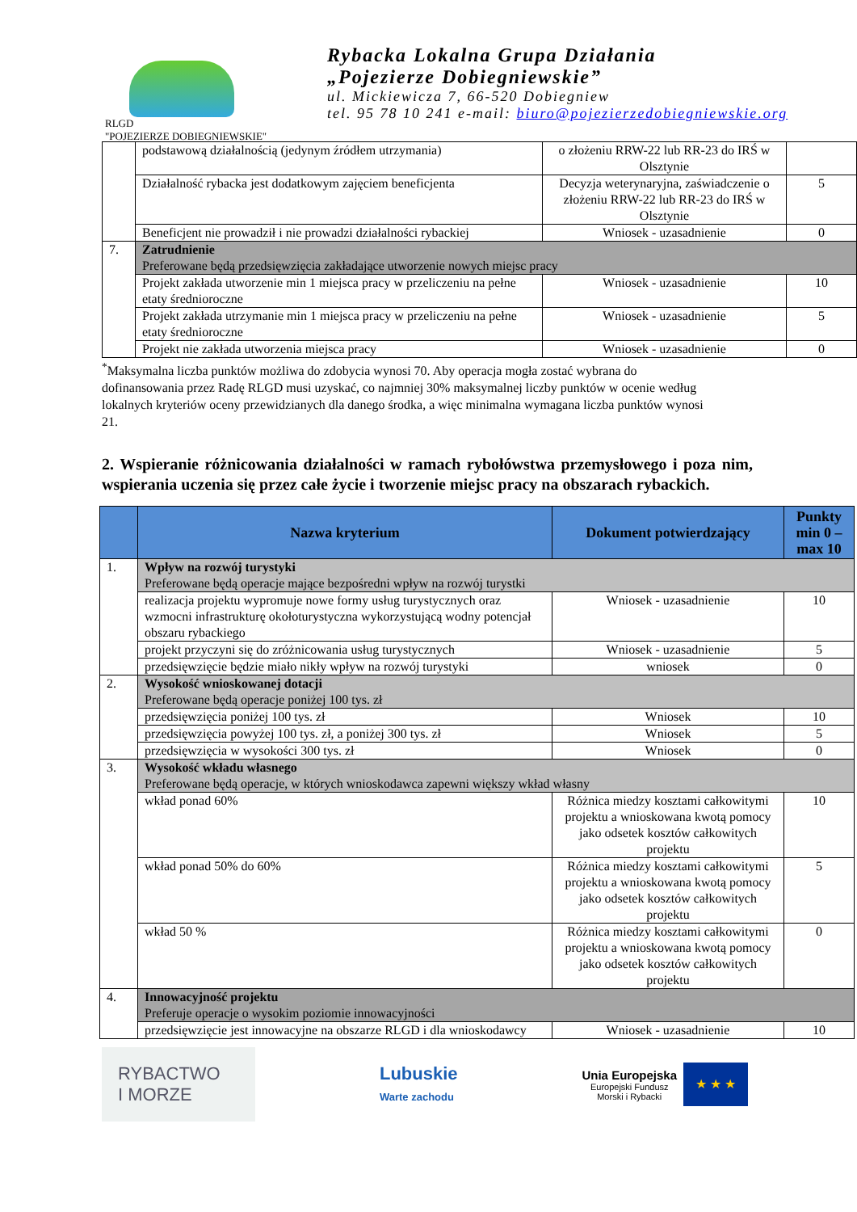RLGD
"POJEZIERZE DOBIEGNIEWSKIE"
Rybacka Lokalna Grupa Działania
„Pojezierze Dobiegniewskie”
ul. Mickiewicza 7, 66-520 Dobiegniew
tel. 95 78 10 241 e-mail: biuro@pojezierzedobiegniewskie.org
| | podstawową działalnością (jedynym źródłem utrzymania) | o złożeniu RRW-22 lub RR-23 do IRŚ w Olsztynie | |
| | Działalność rybacka jest dodatkowym zajęciem beneficjenta | Decyzja weterynaryjna, zaświadczenie o złożeniu RRW-22 lub RR-23 do IRŚ w Olsztynie | 5 |
| | Beneficjent nie prowadził i nie prowadzi działalności rybackiej | Wniosek - uzasadnienie | 0 |
| 7. | Zatrudnienie Preferowane będą przedsięwzięcia zakładające utworzenie nowych miejsc pracy | | |
| | Projekt zakłada utworzenie min 1 miejsca pracy w przeliczeniu na pełne etaty średnioroczne | Wniosek - uzasadnienie | 10 |
| | Projekt zakłada utrzymanie min 1 miejsca pracy w przeliczeniu na pełne etaty średnioroczne | Wniosek - uzasadnienie | 5 |
| | Projekt nie zakłada utworzenia miejsca pracy | Wniosek - uzasadnienie | 0 |
<sup>*</sup> Maksymalna liczba punktów możliwa do zdobycia wynosi 70. Aby operacja mogła zostać wybrana do dofinansowania przez Radę RLGD musi uzyskać, co najmniej 30% maksymalnej liczby punktów w ocenie według lokalnych kryteriów oceny przewidzianych dla danego środka, a więc minimalna wymagana liczba punktów wynosi 21.
2. Wspieranie różnicowania działalności w ramach rybołówstwa przemysłowego i poza nim, wspierania uczenia się przez całe życie i tworzenie miejsc pracy na obszarach rybackich.
| | Nazwa kryterium | Dokument potwierdzający | Punkty min 0 – max 10 |
| --- | --- | --- | --- |
| 1. | Wpływ na rozwój turystyki Preferowane będą operacje mające bezpośredni wpływ na rozwój turystki | | |
| | realizacja projektu wypromuje nowe formy usług turystycznych oraz wzmocni infrastrukturę okołoturystyczna wykorzystującą wodny potencjał obszaru rybackiego | Wniosek - uzasadnienie | 10 |
| | projekt przyczyni się do zróżnicowania usług turystycznych | Wniosek - uzasadnienie | 5 |
| | przedsięwzięcie będzie miało nikły wpływ na rozwój turystyki | wniosek | 0 |
| 2. | Wysokość wnioskowanej dotacji Preferowane będą operacje poniżej 100 tys. zł | | |
| | przedsięwzięcia poniżej 100 tys. zł | Wniosek | 10 |
| | przedsięwzięcia powyżej 100 tys. zł, a poniżej 300 tys. zł | Wniosek | 5 |
| | przedsięwzięcia w wysokości 300 tys. zł | Wniosek | 0 |
| 3. | Wysokość wkładu własnego Preferowane będą operacje, w których wnioskodawca zapewni większy wkład własny | | |
| | wkład ponad 60% | Różnica miedzy kosztami całkowitymi projektu a wnioskowana kwotą pomocy jako odsetek kosztów całkowitych projektu | 10 |
| | wkład ponad 50% do 60% | Różnica miedzy kosztami całkowitymi projektu a wnioskowana kwotą pomocy jako odsetek kosztów całkowitych projektu | 5 |
| | wkład 50 % | Różnica miedzy kosztami całkowitymi projektu a wnioskowana kwotą pomocy jako odsetek kosztów całkowitych projektu | 0 |
| 4. | Innowacyjność projektu Preferuje operacje o wysokim poziomie innowacyjności | | |
| | przedsięwzięcie jest innowacyjne na obszarze RLGD i dla wnioskodawcy | Wniosek - uzasadnienie | 10 |
RYBACTWO
I MORZE
Lubuskie
Warte zachodu
Unia Europejska
Europejski Fundusz
Morski i Rybacki
★ ★ ★